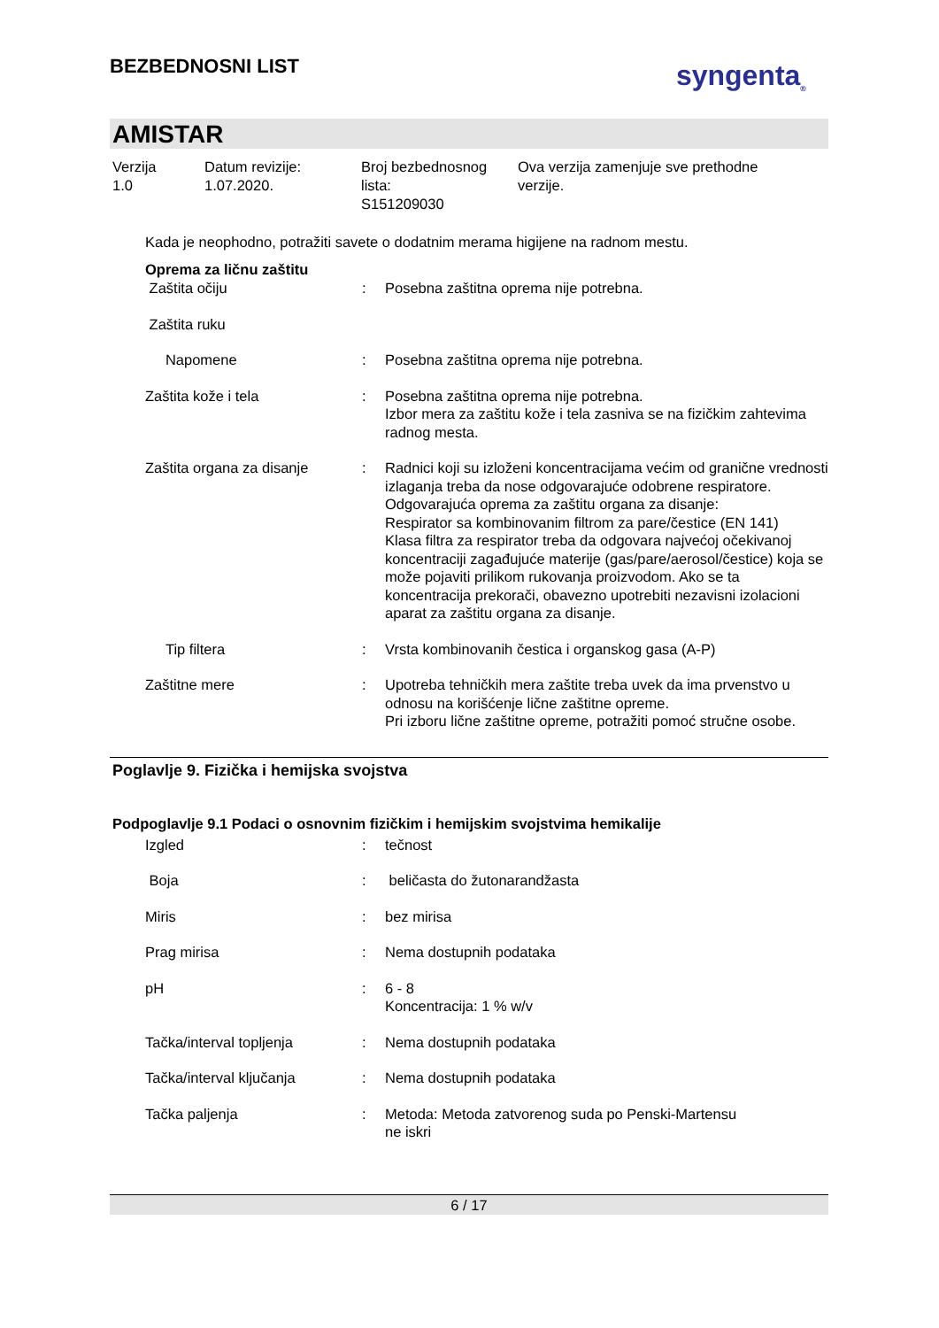BEZBEDNOSNI LIST
syngenta<sub>®</sub>
AMISTAR
Verzija
1.0
Datum revizije:
1.07.2020.
Broj bezbednosnog
lista:
S151209030
Ova verzija zamenjuje sve prethodne
verzije.
Kada je neophodno, potražiti savete o dodatnim merama higijene na radnom mestu.
Oprema za ličnu zaštitu
| Zaštita očiju | : | Posebna zaštitna oprema nije potrebna. |
| Zaštita ruku | | |
| Napomene | : | Posebna zaštitna oprema nije potrebna. |
| Zaštita kože i tela | : | Posebna zaštitna oprema nije potrebna. Izbor mera za zaštitu kože i tela zasniva se na fizičkim zahtevima radnog mesta. |
| Zaštita organa za disanje | : | Radnici koji su izloženi koncentracijama većim od granične vrednosti izlaganja treba da nose odgovarajuće odobrene respiratore. Odgovarajuća oprema za zaštitu organa za disanje: Respirator sa kombinovanim filtrom za pare/čestice (EN 141) Klasa filtra za respirator treba da odgovara najvećoj očekivanoj koncentraciji zagađujuće materije (gas/pare/aerosol/čestice) koja se može pojaviti prilikom rukovanja proizvodom. Ako se ta koncentracija prekorači, obavezno upotrebiti nezavisni izolacioni aparat za zaštitu organa za disanje. |
| Tip filtera | : | Vrsta kombinovanih čestica i organskog gasa (A-P) |
| Zaštitne mere | : | Upotreba tehničkih mera zaštite treba uvek da ima prvenstvo u odnosu na korišćenje lične zaštitne opreme. Pri izboru lične zaštitne opreme, potražiti pomoć stručne osobe. |
Poglavlje 9. Fizička i hemijska svojstva
Podpoglavlje 9.1 Podaci o osnovnim fizičkim i hemijskim svojstvima hemikalije
| Izgled | : | tečnost |
| Boja | : | beličasta do žutonarandžasta |
| Miris | : | bez mirisa |
| Prag mirisa | : | Nema dostupnih podataka |
| pH | : | 6 - 8 Koncentracija: 1 % w/v |
| Tačka/interval topljenja | : | Nema dostupnih podataka |
| Tačka/interval ključanja | : | Nema dostupnih podataka |
| Tačka paljenja | : | Metoda: Metoda zatvorenog suda po Penski-Martensu ne iskri |
6 / 17